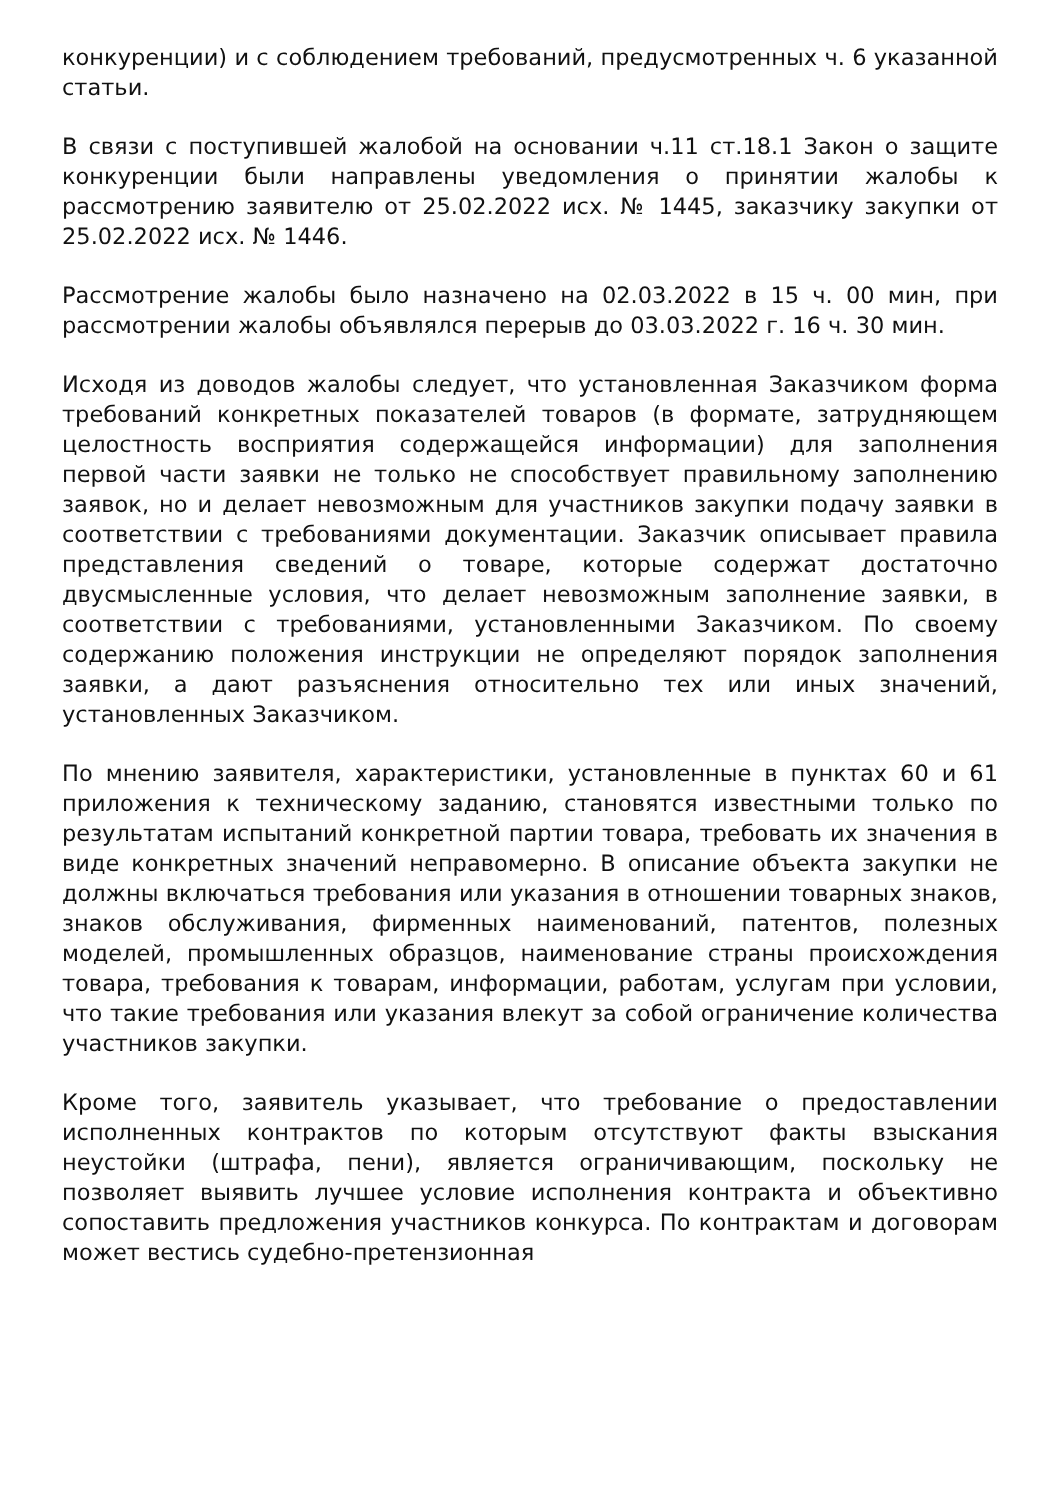конкуренции) и с соблюдением требований, предусмотренных ч. 6 указанной статьи.
В связи с поступившей жалобой на основании ч.11 ст.18.1 Закон о защите конкуренции были направлены уведомления о принятии жалобы к рассмотрению заявителю от 25.02.2022 исх. № 1445, заказчику закупки от 25.02.2022 исх. № 1446.
Рассмотрение жалобы было назначено на 02.03.2022 в 15 ч. 00 мин, при рассмотрении жалобы объявлялся перерыв до 03.03.2022 г. 16 ч. 30 мин.
Исходя из доводов жалобы следует, что установленная Заказчиком форма требований конкретных показателей товаров (в формате, затрудняющем целостность восприятия содержащейся информации) для заполнения первой части заявки не только не способствует правильному заполнению заявок, но и делает невозможным для участников закупки подачу заявки в соответствии с требованиями документации. Заказчик описывает правила представления сведений о товаре, которые содержат достаточно двусмысленные условия, что делает невозможным заполнение заявки, в соответствии с требованиями, установленными Заказчиком. По своему содержанию положения инструкции не определяют порядок заполнения заявки, а дают разъяснения относительно тех или иных значений, установленных Заказчиком.
По мнению заявителя, характеристики, установленные в пунктах 60 и 61 приложения к техническому заданию, становятся известными только по результатам испытаний конкретной партии товара, требовать их значения в виде конкретных значений неправомерно. В описание объекта закупки не должны включаться требования или указания в отношении товарных знаков, знаков обслуживания, фирменных наименований, патентов, полезных моделей, промышленных образцов, наименование страны происхождения товара, требования к товарам, информации, работам, услугам при условии, что такие требования или указания влекут за собой ограничение количества участников закупки.
Кроме того, заявитель указывает, что требование о предоставлении исполненных контрактов по которым отсутствуют факты взыскания неустойки (штрафа, пени), является ограничивающим, поскольку не позволяет выявить лучшее условие исполнения контракта и объективно сопоставить предложения участников конкурса. По контрактам и договорам может вестись судебно-претензионная